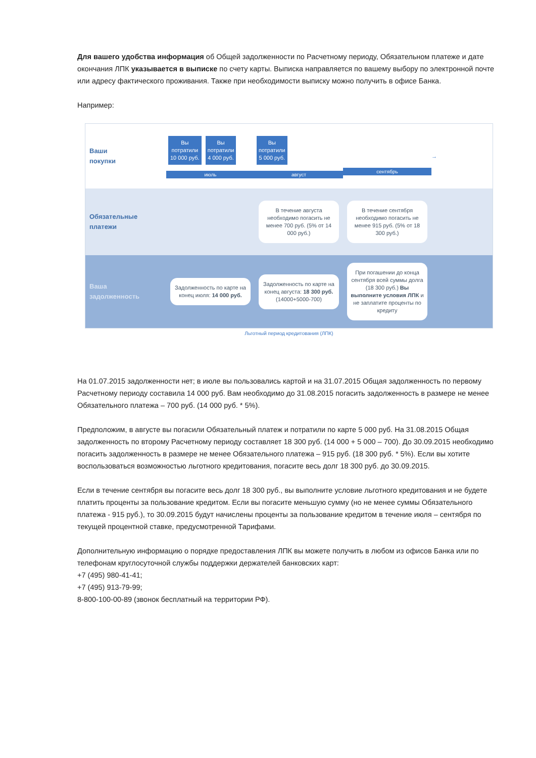Для вашего удобства информация об Общей задолженности по Расчетному периоду, Обязательном платеже и дате окончания ЛПК указывается в выписке по счету карты. Выписка направляется по вашему выбору по электронной почте или адресу фактического проживания. Также при необходимости выписку можно получить в офисе Банка.
Например:
Ваши
покупки
Вы
потратили
10 000 руб. Вы
потратили
4 000 руб.
июль
Вы
потратили
5 000 руб.
август
сентябрь
→
Обязательные
платежи
В течение августа необходимо погасить не менее 700 руб. (5% от 14 000 руб.)
В течение сентября необходимо погасить не менее 915 руб. (5% от 18 300 руб.)
Ваша
задолженность
Задолженность по карте на конец июля: 14 000 руб.
Задолженность по карте на конец августа: 18 300 руб. (14000+5000-700)
При погашении до конца сентября всей суммы долга (18 300 руб.) Вы выполните условия ЛПК и не заплатите проценты по кредиту
Льготный период кредитования (ЛПК)
На 01.07.2015 задолженности нет; в июле вы пользовались картой и на 31.07.2015 Общая задолженность по первому Расчетному периоду составила 14 000 руб. Вам необходимо до 31.08.2015 погасить задолженность в размере не менее Обязательного платежа – 700 руб. (14 000 руб. * 5%).
Предположим, в августе вы погасили Обязательный платеж и потратили по карте 5 000 руб. На 31.08.2015 Общая задолженность по второму Расчетному периоду составляет 18 300 руб. (14 000 + 5 000 – 700). До 30.09.2015 необходимо погасить задолженность в размере не менее Обязательного платежа – 915 руб. (18 300 руб. * 5%). Если вы хотите воспользоваться возможностью льготного кредитования, погасите весь долг 18 300 руб. до 30.09.2015.
Если в течение сентября вы погасите весь долг 18 300 руб., вы выполните условие льготного кредитования и не будете платить проценты за пользование кредитом. Если вы погасите меньшую сумму (но не менее суммы Обязательного платежа - 915 руб.), то 30.09.2015 будут начислены проценты за пользование кредитом в течение июля – сентября по текущей процентной ставке, предусмотренной Тарифами.
Дополнительную информацию о порядке предоставления ЛПК вы можете получить в любом из офисов Банка или по телефонам круглосуточной службы поддержки держателей банковских карт:
+7 (495) 980-41-41;
+7 (495) 913-79-99;
8-800-100-00-89 (звонок бесплатный на территории РФ).